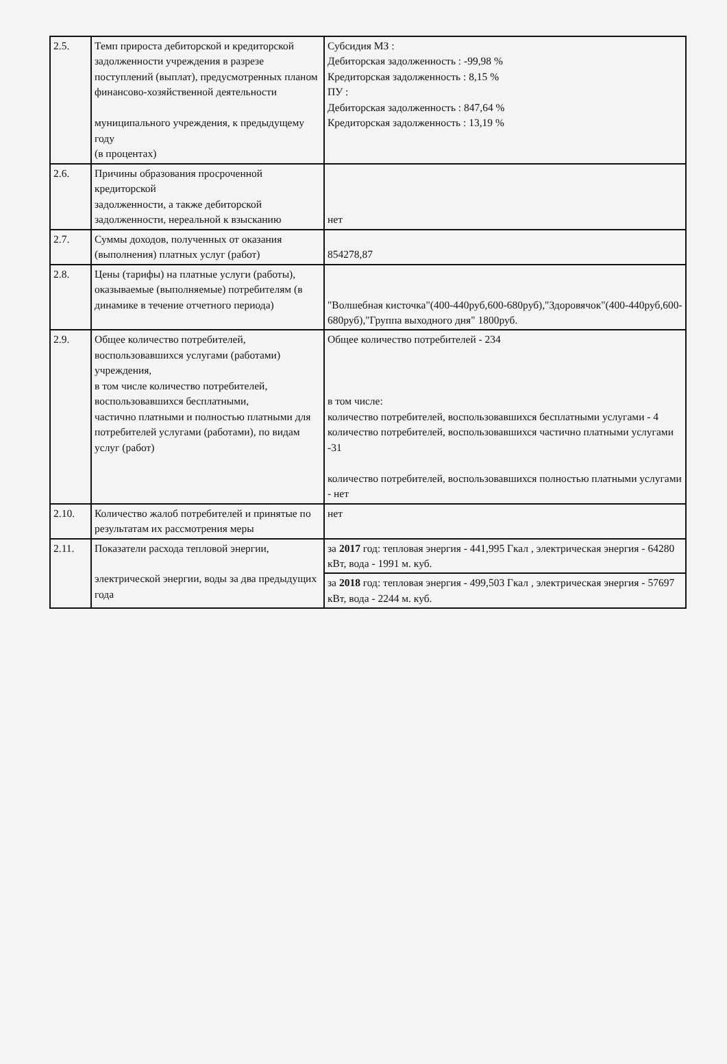| 2.5. | Темп прироста дебиторской и кредиторской задолженности учреждения в разрезе поступлений (выплат), предусмотренных планом финансово-хозяйственной деятельности муниципального учреждения, к предыдущему году (в процентах) | Субсидия МЗ : Дебиторская задолженность : -99,98 % Кредиторская задолженность : 8,15 % ПУ : Дебиторская задолженность : 847,64 % Кредиторская задолженность : 13,19 % |
| 2.6. | Причины образования просроченной кредиторской задолженности, а также дебиторской задолженности, нереальной к взысканию | нет |
| 2.7. | Суммы доходов, полученных от оказания (выполнения) платных услуг (работ) | 854278,87 |
| 2.8. | Цены (тарифы) на платные услуги (работы), оказываемые (выполняемые) потребителям (в динамике в течение отчетного периода) | "Волшебная кисточка"(400-440руб,600-680руб),"Здоровячок"(400-440руб,600-680руб),"Группа выходного дня" 1800руб. |
| 2.9. | Общее количество потребителей, воспользовавшихся услугами (работами) учреждения, в том числе количество потребителей, воспользовавшихся бесплатными, частично платными и полностью платными для потребителей услугами (работами), по видам услуг (работ) | Общее количество потребителей - 234 в том числе: количество потребителей, воспользовавшихся бесплатными услугами - 4 количество потребителей, воспользовавшихся частично платными услугами -31 количество потребителей, воспользовавшихся полностью платными услугами - нет |
| 2.10. | Количество жалоб потребителей и принятые по результатам их рассмотрения меры | нет |
| 2.11. | Показатели расхода тепловой энергии, электрической энергии, воды за два предыдущих года | за 2017 год: тепловая энергия - 441,995 Гкал , электрическая энергия - 64280 кВт, вода - 1991 м. куб. |
| | | за 2018 год: тепловая энергия - 499,503 Гкал , электрическая энергия - 57697 кВт, вода - 2244 м. куб. |